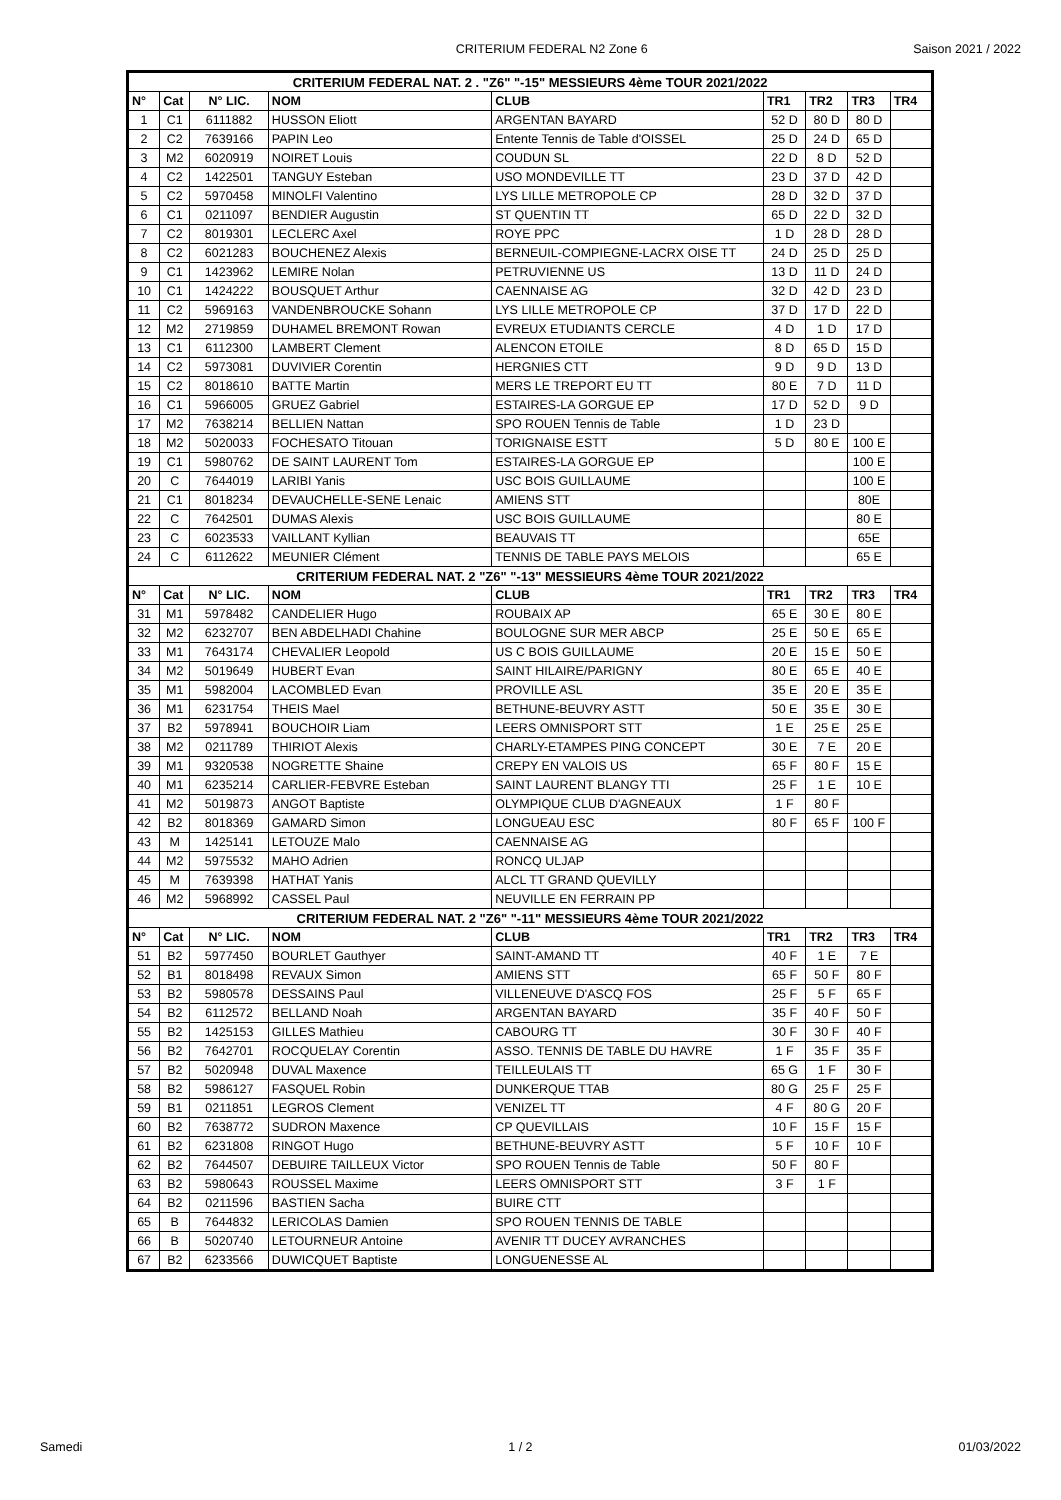CRITERIUM FEDERAL N2 Zone 6 Saison 2021 / 2022
| CRITERIUM FEDERAL NAT. 2 . "Z6" "-15" MESSIEURS 4ème TOUR 2021/2022 | | | | | | | | |
| N° | Cat | N° LIC. | NOM | CLUB | TR1 | TR2 | TR3 | TR4 |
| 1 | C1 | 6111882 | HUSSON Eliott | ARGENTAN BAYARD | 52 D | 80 D | 80 D | |
| 2 | C2 | 7639166 | PAPIN Leo | Entente Tennis de Table d'OISSEL | 25 D | 24 D | 65 D | |
| 3 | M2 | 6020919 | NOIRET Louis | COUDUN SL | 22 D | 8 D | 52 D | |
| 4 | C2 | 1422501 | TANGUY Esteban | USO MONDEVILLE TT | 23 D | 37 D | 42 D | |
| 5 | C2 | 5970458 | MINOLFI Valentino | LYS LILLE METROPOLE CP | 28 D | 32 D | 37 D | |
| 6 | C1 | 0211097 | BENDIER Augustin | ST QUENTIN TT | 65 D | 22 D | 32 D | |
| 7 | C2 | 8019301 | LECLERC Axel | ROYE PPC | 1 D | 28 D | 28 D | |
| 8 | C2 | 6021283 | BOUCHENEZ Alexis | BERNEUIL-COMPIEGNE-LACRX OISE TT | 24 D | 25 D | 25 D | |
| 9 | C1 | 1423962 | LEMIRE Nolan | PETRUVIENNE US | 13 D | 11 D | 24 D | |
| 10 | C1 | 1424222 | BOUSQUET Arthur | CAENNAISE AG | 32 D | 42 D | 23 D | |
| 11 | C2 | 5969163 | VANDENBROUCKE Sohann | LYS LILLE METROPOLE CP | 37 D | 17 D | 22 D | |
| 12 | M2 | 2719859 | DUHAMEL BREMONT Rowan | EVREUX ETUDIANTS CERCLE | 4 D | 1 D | 17 D | |
| 13 | C1 | 6112300 | LAMBERT Clement | ALENCON ETOILE | 8 D | 65 D | 15 D | |
| 14 | C2 | 5973081 | DUVIVIER Corentin | HERGNIES CTT | 9 D | 9 D | 13 D | |
| 15 | C2 | 8018610 | BATTE Martin | MERS LE TREPORT EU TT | 80 E | 7 D | 11 D | |
| 16 | C1 | 5966005 | GRUEZ Gabriel | ESTAIRES-LA GORGUE EP | 17 D | 52 D | 9 D | |
| 17 | M2 | 7638214 | BELLIEN Nattan | SPO ROUEN Tennis de Table | 1 D | 23 D | | |
| 18 | M2 | 5020033 | FOCHESATO Titouan | TORIGNAISE ESTT | 5 D | 80 E | 100 E | |
| 19 | C1 | 5980762 | DE SAINT LAURENT Tom | ESTAIRES-LA GORGUE EP | | | 100 E | |
| 20 | C | 7644019 | LARIBI Yanis | USC BOIS GUILLAUME | | | 100 E | |
| 21 | C1 | 8018234 | DEVAUCHELLE-SENE Lenaic | AMIENS STT | | | 80E | |
| 22 | C | 7642501 | DUMAS Alexis | USC BOIS GUILLAUME | | | 80 E | |
| 23 | C | 6023533 | VAILLANT Kyllian | BEAUVAIS TT | | | 65E | |
| 24 | C | 6112622 | MEUNIER Clément | TENNIS DE TABLE PAYS MELOIS | | | 65 E | |
| CRITERIUM FEDERAL NAT. 2 "Z6" "-13" MESSIEURS 4ème TOUR 2021/2022 | | | | | | | | |
| N° | Cat | N° LIC. | NOM | CLUB | TR1 | TR2 | TR3 | TR4 |
| 31 | M1 | 5978482 | CANDELIER Hugo | ROUBAIX AP | 65 E | 30 E | 80 E | |
| 32 | M2 | 6232707 | BEN ABDELHADI Chahine | BOULOGNE SUR MER ABCP | 25 E | 50 E | 65 E | |
| 33 | M1 | 7643174 | CHEVALIER Leopold | US C BOIS GUILLAUME | 20 E | 15 E | 50 E | |
| 34 | M2 | 5019649 | HUBERT Evan | SAINT HILAIRE/PARIGNY | 80 E | 65 E | 40 E | |
| 35 | M1 | 5982004 | LACOMBLED Evan | PROVILLE ASL | 35 E | 20 E | 35 E | |
| 36 | M1 | 6231754 | THEIS Mael | BETHUNE-BEUVRY ASTT | 50 E | 35 E | 30 E | |
| 37 | B2 | 5978941 | BOUCHOIR Liam | LEERS OMNISPORT STT | 1 E | 25 E | 25 E | |
| 38 | M2 | 0211789 | THIRIOT Alexis | CHARLY-ETAMPES PING CONCEPT | 30 E | 7 E | 20 E | |
| 39 | M1 | 9320538 | NOGRETTE Shaine | CREPY EN VALOIS US | 65 F | 80 F | 15 E | |
| 40 | M1 | 6235214 | CARLIER-FEBVRE Esteban | SAINT LAURENT BLANGY TTI | 25 F | 1 E | 10 E | |
| 41 | M2 | 5019873 | ANGOT Baptiste | OLYMPIQUE CLUB D'AGNEAUX | 1 F | 80 F | | |
| 42 | B2 | 8018369 | GAMARD Simon | LONGUEAU ESC | 80 F | 65 F | 100 F | |
| 43 | M | 1425141 | LETOUZE Malo | CAENNAISE AG | | | | |
| 44 | M2 | 5975532 | MAHO Adrien | RONCQ ULJAP | | | | |
| 45 | M | 7639398 | HATHAT Yanis | ALCL TT GRAND QUEVILLY | | | | |
| 46 | M2 | 5968992 | CASSEL Paul | NEUVILLE EN FERRAIN PP | | | | |
| CRITERIUM FEDERAL NAT. 2 "Z6" "-11" MESSIEURS 4ème TOUR 2021/2022 | | | | | | | | |
| N° | Cat | N° LIC. | NOM | CLUB | TR1 | TR2 | TR3 | TR4 |
| 51 | B2 | 5977450 | BOURLET Gauthyer | SAINT-AMAND TT | 40 F | 1 E | 7 E | |
| 52 | B1 | 8018498 | REVAUX Simon | AMIENS STT | 65 F | 50 F | 80 F | |
| 53 | B2 | 5980578 | DESSAINS Paul | VILLENEUVE D'ASCQ FOS | 25 F | 5 F | 65 F | |
| 54 | B2 | 6112572 | BELLAND Noah | ARGENTAN BAYARD | 35 F | 40 F | 50 F | |
| 55 | B2 | 1425153 | GILLES Mathieu | CABOURG TT | 30 F | 30 F | 40 F | |
| 56 | B2 | 7642701 | ROCQUELAY Corentin | ASSO. TENNIS DE TABLE DU HAVRE | 1 F | 35 F | 35 F | |
| 57 | B2 | 5020948 | DUVAL Maxence | TEILLEULAIS TT | 65 G | 1 F | 30 F | |
| 58 | B2 | 5986127 | FASQUEL Robin | DUNKERQUE TTAB | 80 G | 25 F | 25 F | |
| 59 | B1 | 0211851 | LEGROS Clement | VENIZEL TT | 4 F | 80 G | 20 F | |
| 60 | B2 | 7638772 | SUDRON Maxence | CP QUEVILLAIS | 10 F | 15 F | 15 F | |
| 61 | B2 | 6231808 | RINGOT Hugo | BETHUNE-BEUVRY ASTT | 5 F | 10 F | 10 F | |
| 62 | B2 | 7644507 | DEBUIRE TAILLEUX Victor | SPO ROUEN Tennis de Table | 50 F | 80 F | | |
| 63 | B2 | 5980643 | ROUSSEL Maxime | LEERS OMNISPORT STT | 3 F | 1 F | | |
| 64 | B2 | 0211596 | BASTIEN Sacha | BUIRE CTT | | | | |
| 65 | B | 7644832 | LERICOLAS Damien | SPO ROUEN TENNIS DE TABLE | | | | |
| 66 | B | 5020740 | LETOURNEUR Antoine | AVENIR TT DUCEY AVRANCHES | | | | |
| 67 | B2 | 6233566 | DUWICQUET Baptiste | LONGUENESSE AL | | | | |
Samedi 1 / 2 01/03/2022